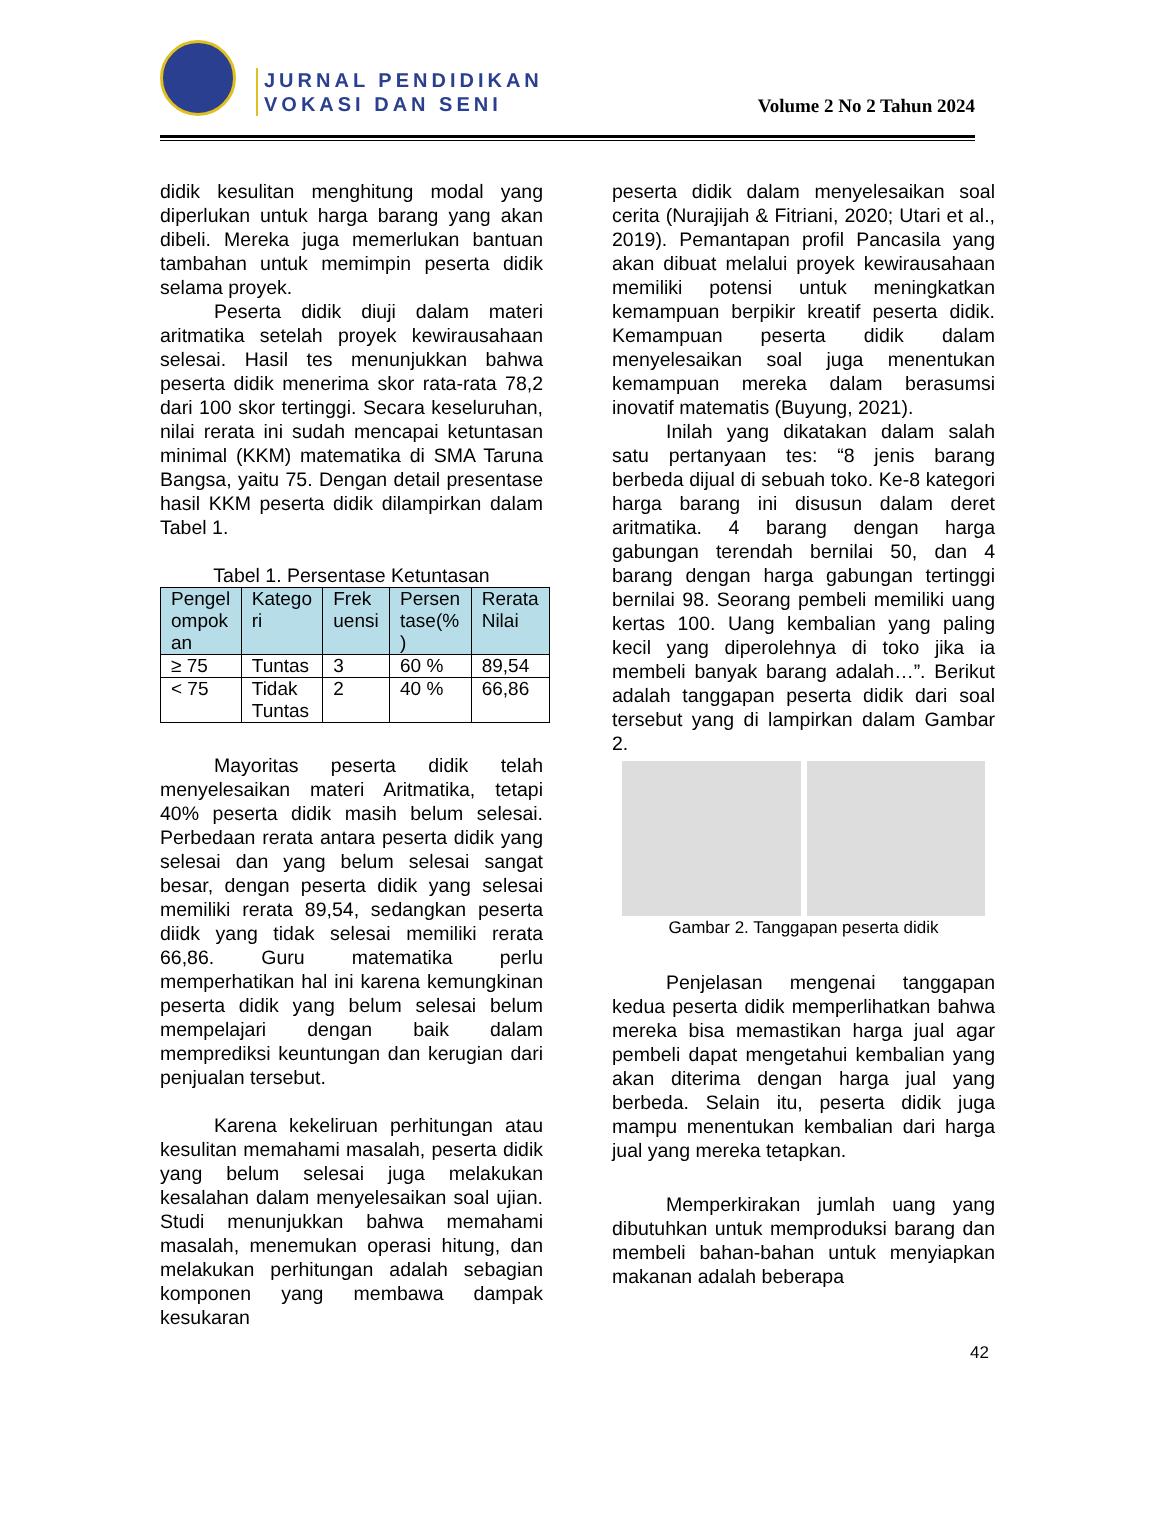JURNAL PENDIDIKAN
VOKASI DAN SENI
Volume 2 No 2 Tahun 2024
didik kesulitan menghitung modal yang diperlukan untuk harga barang yang akan dibeli. Mereka juga memerlukan bantuan tambahan untuk memimpin peserta didik selama proyek.
Peserta didik diuji dalam materi aritmatika setelah proyek kewirausahaan selesai. Hasil tes menunjukkan bahwa peserta didik menerima skor rata-rata 78,2 dari 100 skor tertinggi. Secara keseluruhan, nilai rerata ini sudah mencapai ketuntasan minimal (KKM) matematika di SMA Taruna Bangsa, yaitu 75. Dengan detail presentase hasil KKM peserta didik dilampirkan dalam Tabel 1.
Tabel 1. Persentase Ketuntasan
| Pengel ompok an | Katego ri | Frek uensi | Persen tase(% ) | Rerata Nilai |
| --- | --- | --- | --- | --- |
| ≥ 75 | Tuntas | 3 | 60 % | 89,54 |
| < 75 | Tidak Tuntas | 2 | 40 % | 66,86 |
Mayoritas peserta didik telah menyelesaikan materi Aritmatika, tetapi 40% peserta didik masih belum selesai. Perbedaan rerata antara peserta didik yang selesai dan yang belum selesai sangat besar, dengan peserta didik yang selesai memiliki rerata 89,54, sedangkan peserta diidk yang tidak selesai memiliki rerata 66,86. Guru matematika perlu memperhatikan hal ini karena kemungkinan peserta didik yang belum selesai belum mempelajari dengan baik dalam memprediksi keuntungan dan kerugian dari penjualan tersebut.
Karena kekeliruan perhitungan atau kesulitan memahami masalah, peserta didik yang belum selesai juga melakukan kesalahan dalam menyelesaikan soal ujian. Studi menunjukkan bahwa memahami masalah, menemukan operasi hitung, dan melakukan perhitungan adalah sebagian komponen yang membawa dampak kesukaran
peserta didik dalam menyelesaikan soal cerita (Nurajijah & Fitriani, 2020; Utari et al., 2019). Pemantapan profil Pancasila yang akan dibuat melalui proyek kewirausahaan memiliki potensi untuk meningkatkan kemampuan berpikir kreatif peserta didik. Kemampuan peserta didik dalam menyelesaikan soal juga menentukan kemampuan mereka dalam berasumsi inovatif matematis (Buyung, 2021).
Inilah yang dikatakan dalam salah satu pertanyaan tes: “8 jenis barang berbeda dijual di sebuah toko. Ke-8 kategori harga barang ini disusun dalam deret aritmatika. 4 barang dengan harga gabungan terendah bernilai 50, dan 4 barang dengan harga gabungan tertinggi bernilai 98. Seorang pembeli memiliki uang kertas 100. Uang kembalian yang paling kecil yang diperolehnya di toko jika ia membeli banyak barang adalah…”. Berikut adalah tanggapan peserta didik dari soal tersebut yang di lampirkan dalam Gambar 2.
Gambar 2. Tanggapan peserta didik
Penjelasan mengenai tanggapan kedua peserta didik memperlihatkan bahwa mereka bisa memastikan harga jual agar pembeli dapat mengetahui kembalian yang akan diterima dengan harga jual yang berbeda. Selain itu, peserta didik juga mampu menentukan kembalian dari harga jual yang mereka tetapkan.
Memperkirakan jumlah uang yang dibutuhkan untuk memproduksi barang dan membeli bahan-bahan untuk menyiapkan makanan adalah beberapa
42